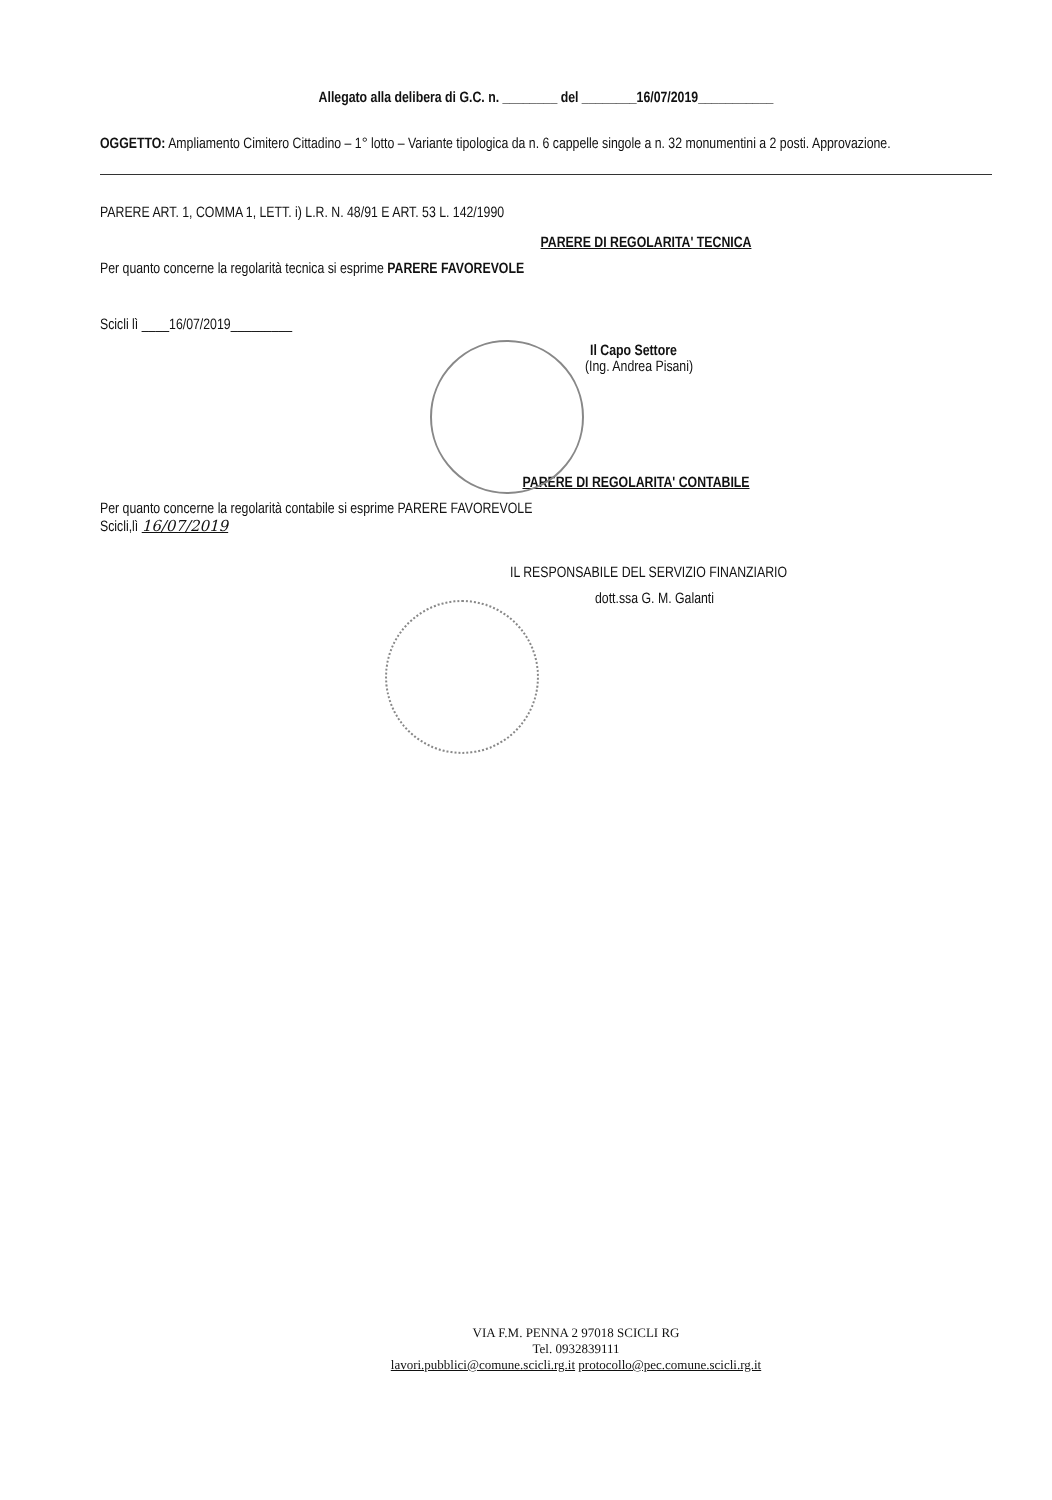Allegato alla delibera di G.C. n. ________ del ________16/07/2019___________
OGGETTO: Ampliamento Cimitero Cittadino – 1° lotto – Variante tipologica da n. 6 cappelle singole a n. 32 monumentini a 2 posti. Approvazione.
PARERE ART. 1, COMMA 1, LETT. i) L.R. N. 48/91 E ART. 53 L. 142/1990
PARERE DI REGOLARITA' TECNICA
Per quanto concerne la regolarità tecnica si esprime PARERE FAVOREVOLE
Scicli lì ____16/07/2019_________
Il Capo Settore
(Ing. Andrea Pisani)
PARERE DI REGOLARITA' CONTABILE
Per quanto concerne la regolarità contabile si esprime PARERE FAVOREVOLE
Scicli,lì 16/07/2019
IL RESPONSABILE DEL SERVIZIO FINANZIARIO
dott.ssa G. M. Galanti
VIA F.M. PENNA 2 97018 SCICLI RG
Tel. 0932839111
lavori.pubblici@comune.scicli.rg.it protocollo@pec.comune.scicli.rg.it